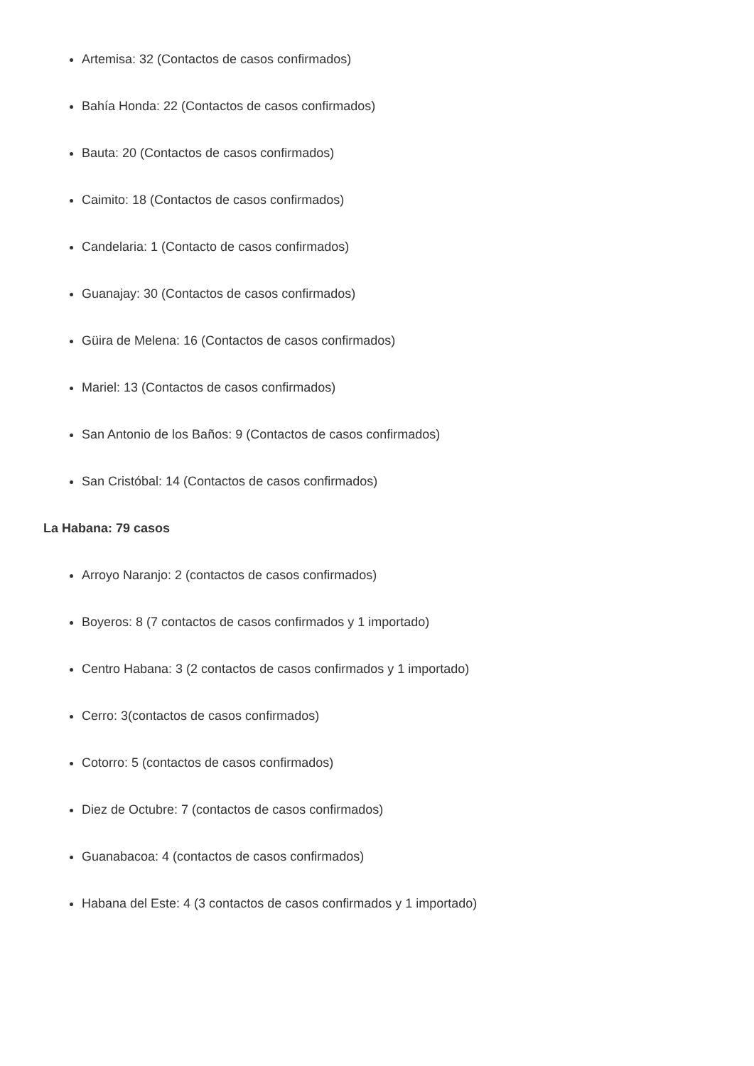Artemisa: 32 (Contactos de casos confirmados)
Bahía Honda: 22 (Contactos de casos confirmados)
Bauta: 20 (Contactos de casos confirmados)
Caimito: 18 (Contactos de casos confirmados)
Candelaria: 1 (Contacto de casos confirmados)
Guanajay: 30 (Contactos de casos confirmados)
Güira de Melena: 16 (Contactos de casos confirmados)
Mariel: 13 (Contactos de casos confirmados)
San Antonio de los Baños: 9 (Contactos de casos confirmados)
San Cristóbal: 14 (Contactos de casos confirmados)
La Habana: 79 casos
Arroyo Naranjo: 2 (contactos de casos confirmados)
Boyeros: 8 (7 contactos de casos confirmados y 1 importado)
Centro Habana: 3 (2 contactos de casos confirmados y 1 importado)
Cerro: 3(contactos de casos confirmados)
Cotorro: 5 (contactos de casos confirmados)
Diez de Octubre: 7 (contactos de casos confirmados)
Guanabacoa: 4 (contactos de casos confirmados)
Habana del Este: 4 (3 contactos de casos confirmados y 1 importado)